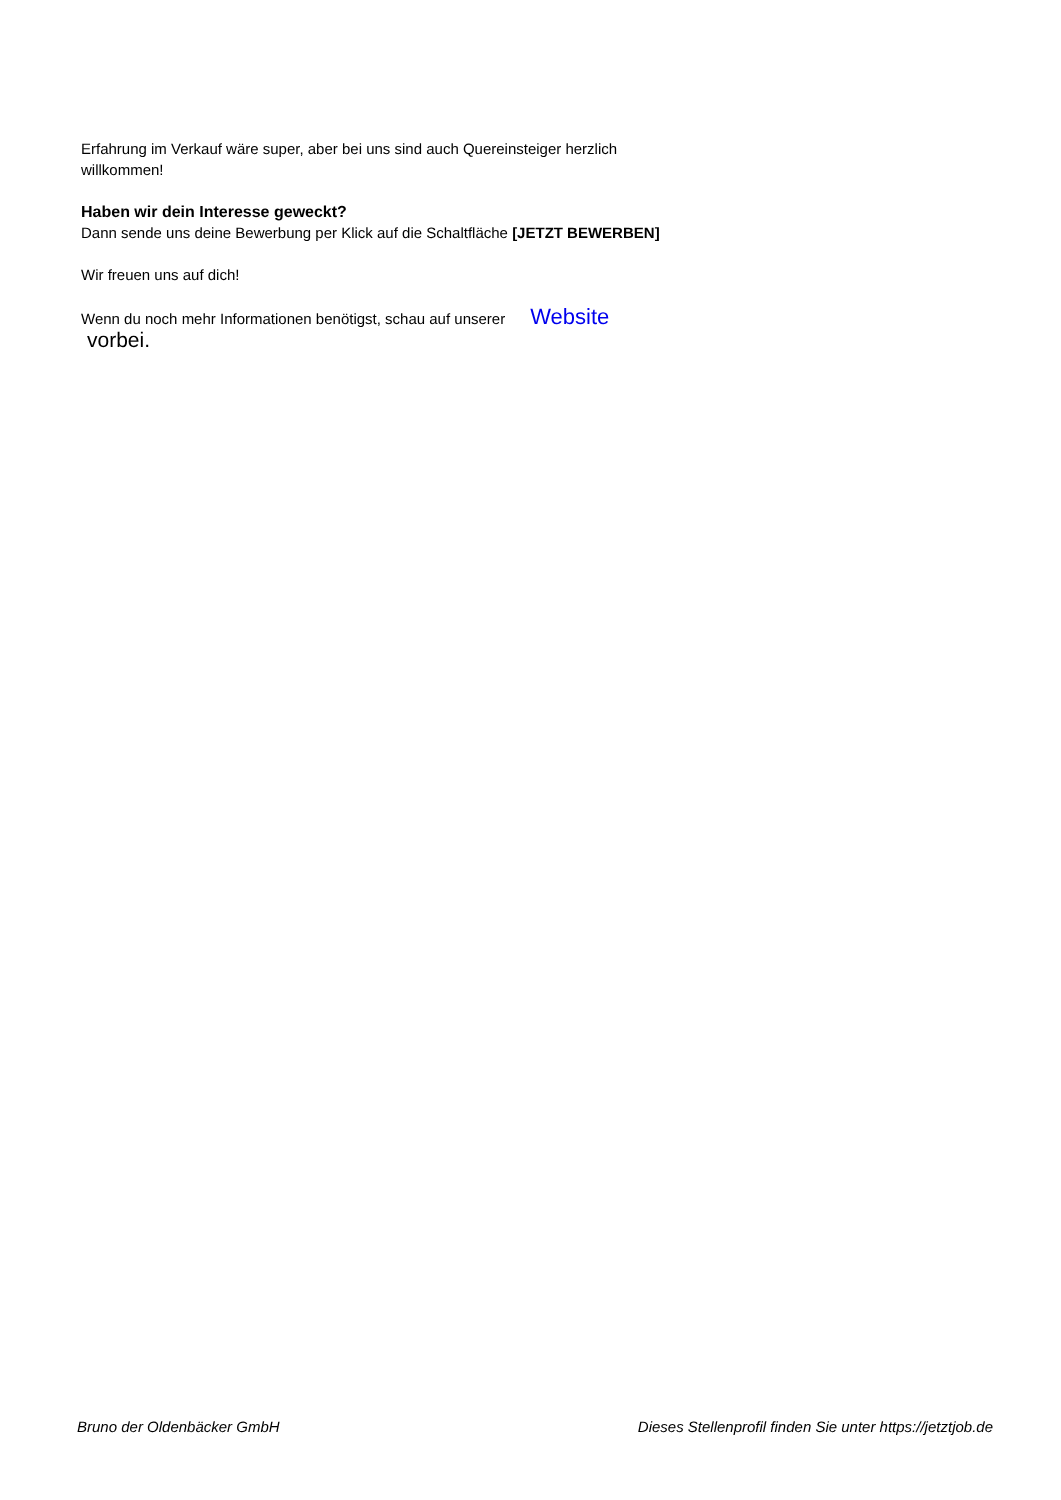Erfahrung im Verkauf wäre super, aber bei uns sind auch Quereinsteiger herzlich willkommen!
Haben wir dein Interesse geweckt?
Dann sende uns deine Bewerbung per Klick auf die Schaltfläche [JETZT BEWERBEN]
Wir freuen uns auf dich!
Wenn du noch mehr Informationen benötigst, schau auf unserer Website
vorbei.
Bruno der Oldenbäcker GmbH Dieses Stellenprofil finden Sie unter https://jetztjob.de